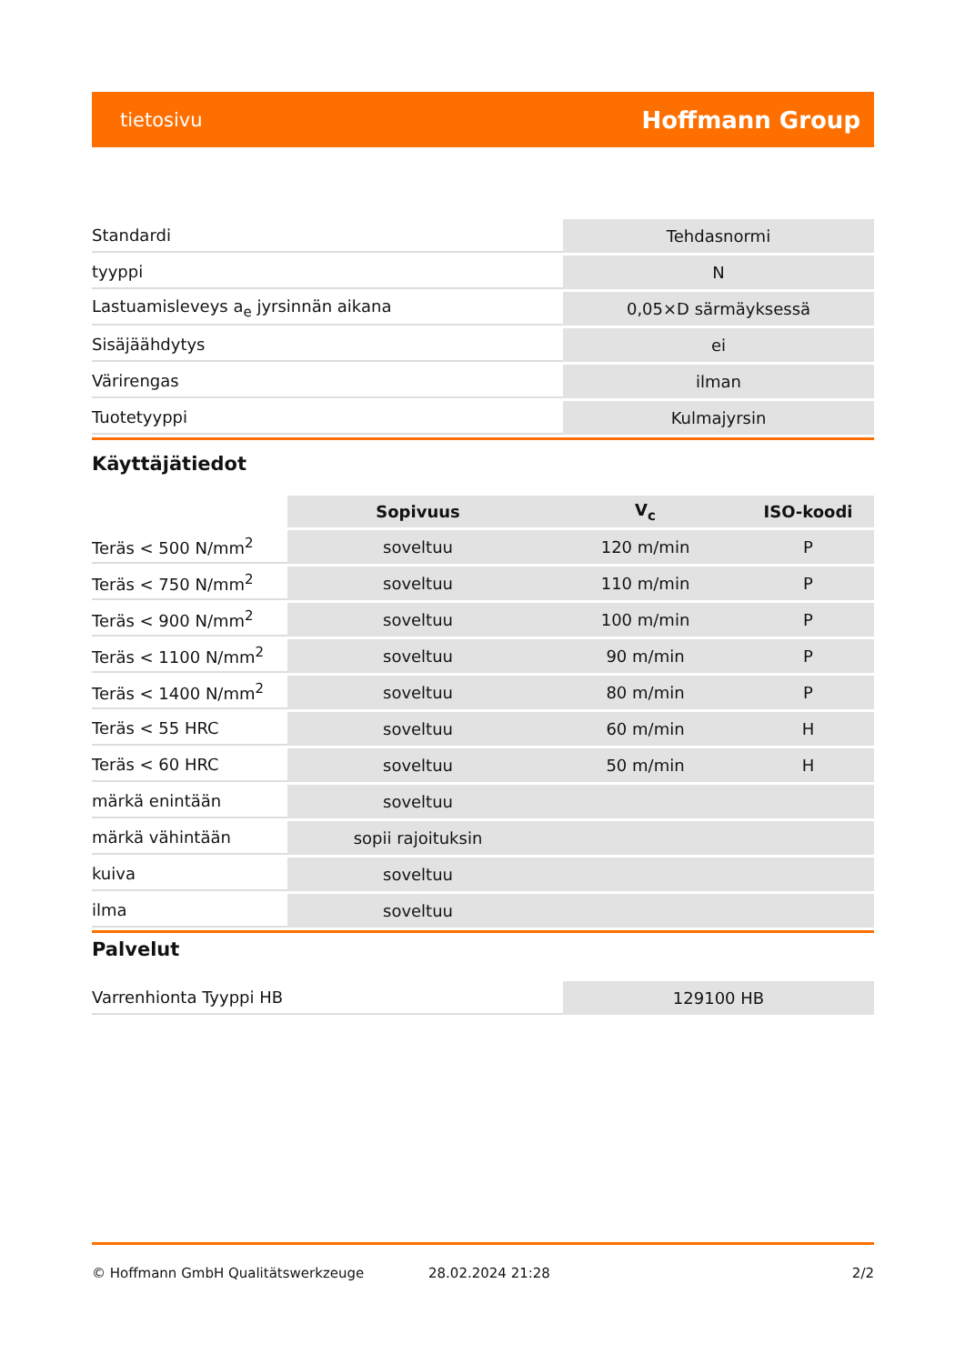tietosivu Hoffmann Group
| Standardi | Tehdasnormi |
| tyyppi | N |
| Lastuamisleveys a<sub>e</sub> jyrsinnän aikana | 0,05×D särmäyksessä |
| Sisäjäähdytys | ei |
| Värirengas | ilman |
| Tuotetyyppi | Kulmajyrsin |
Käyttäjätiedot
| | Sopivuus | V<sub>c</sub> | ISO-koodi |
| --- | --- | --- | --- |
| Teräs < 500 N/mm<sup>2</sup> | soveltuu | 120 m/min | P |
| Teräs < 750 N/mm<sup>2</sup> | soveltuu | 110 m/min | P |
| Teräs < 900 N/mm<sup>2</sup> | soveltuu | 100 m/min | P |
| Teräs < 1100 N/mm<sup>2</sup> | soveltuu | 90 m/min | P |
| Teräs < 1400 N/mm<sup>2</sup> | soveltuu | 80 m/min | P |
| Teräs < 55 HRC | soveltuu | 60 m/min | H |
| Teräs < 60 HRC | soveltuu | 50 m/min | H |
| märkä enintään | soveltuu | | |
| märkä vähintään | sopii rajoituksin | | |
| kuiva | soveltuu | | |
| ilma | soveltuu | | |
Palvelut
| Varrenhionta Tyyppi HB | 129100 HB |
© Hoffmann GmbH Qualitätswerkzeuge 28.02.2024 21:28 2/2